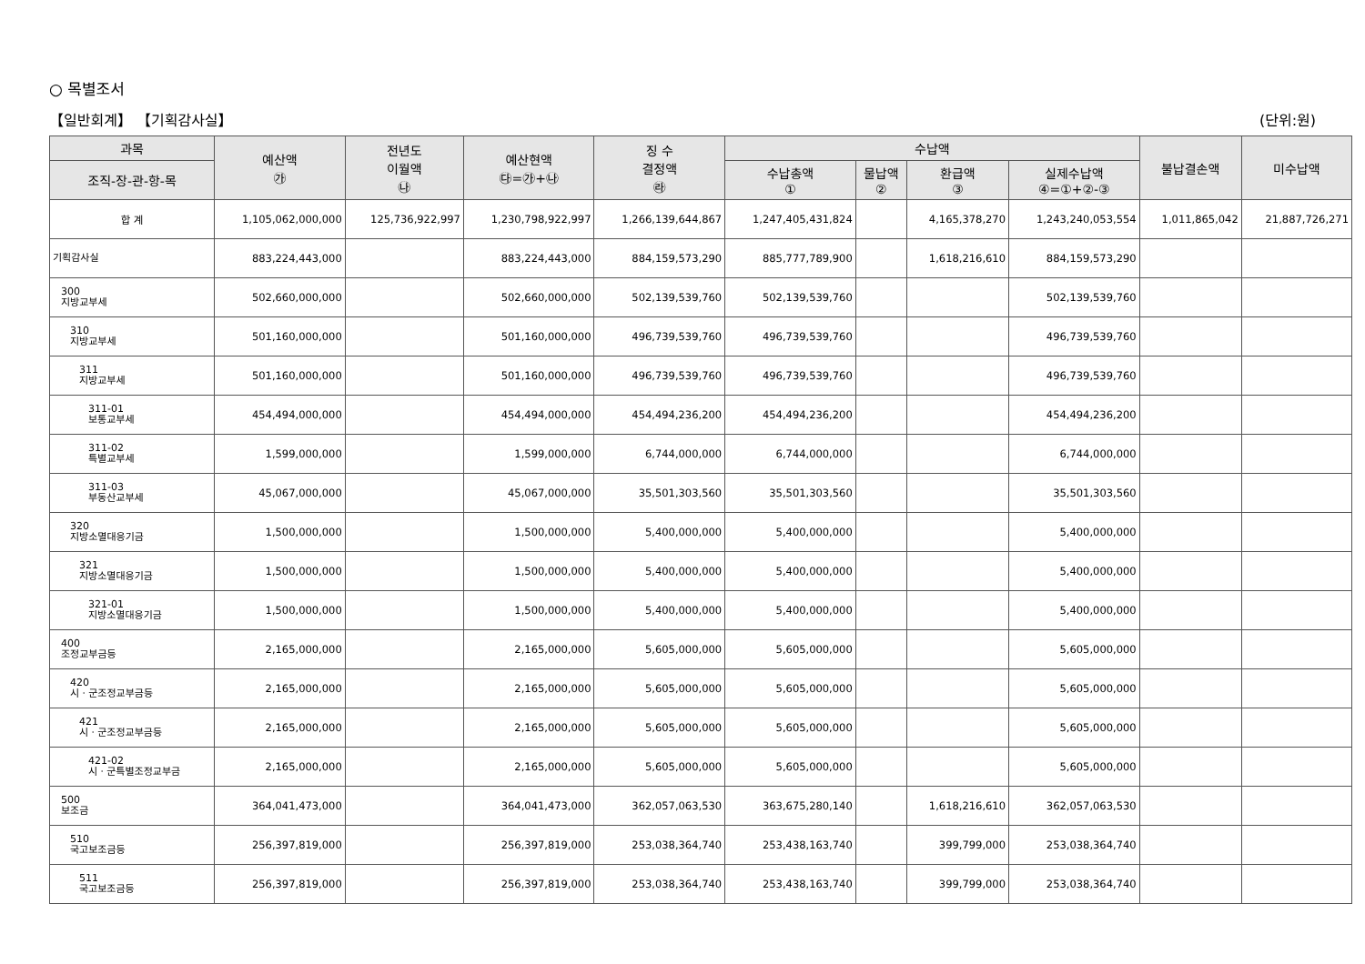○ 목별조서
【일반회계】 【기획감사실】 (단위:원)
| 과목 | 예산액 ㉮ | 전년도 이월액 ㉯ | 예산현액 ㉰=㉮+㉯ | 징 수 결정액 ㉱ | 수납액 | | | | 불납결손액 | 미수납액 |
| --- | --- | --- | --- | --- | --- | --- | --- | --- | --- | --- |
| 조직-장-관-항-목 | | | | | 수납총액 ① | 물납액 ② | 환급액 ③ | 실제수납액 ④=①+②-③ | | |
| 합 계 | 1,105,062,000,000 | 125,736,922,997 | 1,230,798,922,997 | 1,266,139,644,867 | 1,247,405,431,824 | | 4,165,378,270 | 1,243,240,053,554 | 1,011,865,042 | 21,887,726,271 |
| 기획감사실 | 883,224,443,000 | | 883,224,443,000 | 884,159,573,290 | 885,777,789,900 | | 1,618,216,610 | 884,159,573,290 | | |
| 300 지방교부세 | 502,660,000,000 | | 502,660,000,000 | 502,139,539,760 | 502,139,539,760 | | | 502,139,539,760 | | |
| 310 지방교부세 | 501,160,000,000 | | 501,160,000,000 | 496,739,539,760 | 496,739,539,760 | | | 496,739,539,760 | | |
| 311 지방교부세 | 501,160,000,000 | | 501,160,000,000 | 496,739,539,760 | 496,739,539,760 | | | 496,739,539,760 | | |
| 311-01 보통교부세 | 454,494,000,000 | | 454,494,000,000 | 454,494,236,200 | 454,494,236,200 | | | 454,494,236,200 | | |
| 311-02 특별교부세 | 1,599,000,000 | | 1,599,000,000 | 6,744,000,000 | 6,744,000,000 | | | 6,744,000,000 | | |
| 311-03 부동산교부세 | 45,067,000,000 | | 45,067,000,000 | 35,501,303,560 | 35,501,303,560 | | | 35,501,303,560 | | |
| 320 지방소멸대응기금 | 1,500,000,000 | | 1,500,000,000 | 5,400,000,000 | 5,400,000,000 | | | 5,400,000,000 | | |
| 321 지방소멸대응기금 | 1,500,000,000 | | 1,500,000,000 | 5,400,000,000 | 5,400,000,000 | | | 5,400,000,000 | | |
| 321-01 지방소멸대응기금 | 1,500,000,000 | | 1,500,000,000 | 5,400,000,000 | 5,400,000,000 | | | 5,400,000,000 | | |
| 400 조정교부금등 | 2,165,000,000 | | 2,165,000,000 | 5,605,000,000 | 5,605,000,000 | | | 5,605,000,000 | | |
| 420 시ㆍ군조정교부금등 | 2,165,000,000 | | 2,165,000,000 | 5,605,000,000 | 5,605,000,000 | | | 5,605,000,000 | | |
| 421 시ㆍ군조정교부금등 | 2,165,000,000 | | 2,165,000,000 | 5,605,000,000 | 5,605,000,000 | | | 5,605,000,000 | | |
| 421-02 시ㆍ군특별조정교부금 | 2,165,000,000 | | 2,165,000,000 | 5,605,000,000 | 5,605,000,000 | | | 5,605,000,000 | | |
| 500 보조금 | 364,041,473,000 | | 364,041,473,000 | 362,057,063,530 | 363,675,280,140 | | 1,618,216,610 | 362,057,063,530 | | |
| 510 국고보조금등 | 256,397,819,000 | | 256,397,819,000 | 253,038,364,740 | 253,438,163,740 | | 399,799,000 | 253,038,364,740 | | |
| 511 국고보조금등 | 256,397,819,000 | | 256,397,819,000 | 253,038,364,740 | 253,438,163,740 | | 399,799,000 | 253,038,364,740 | | |